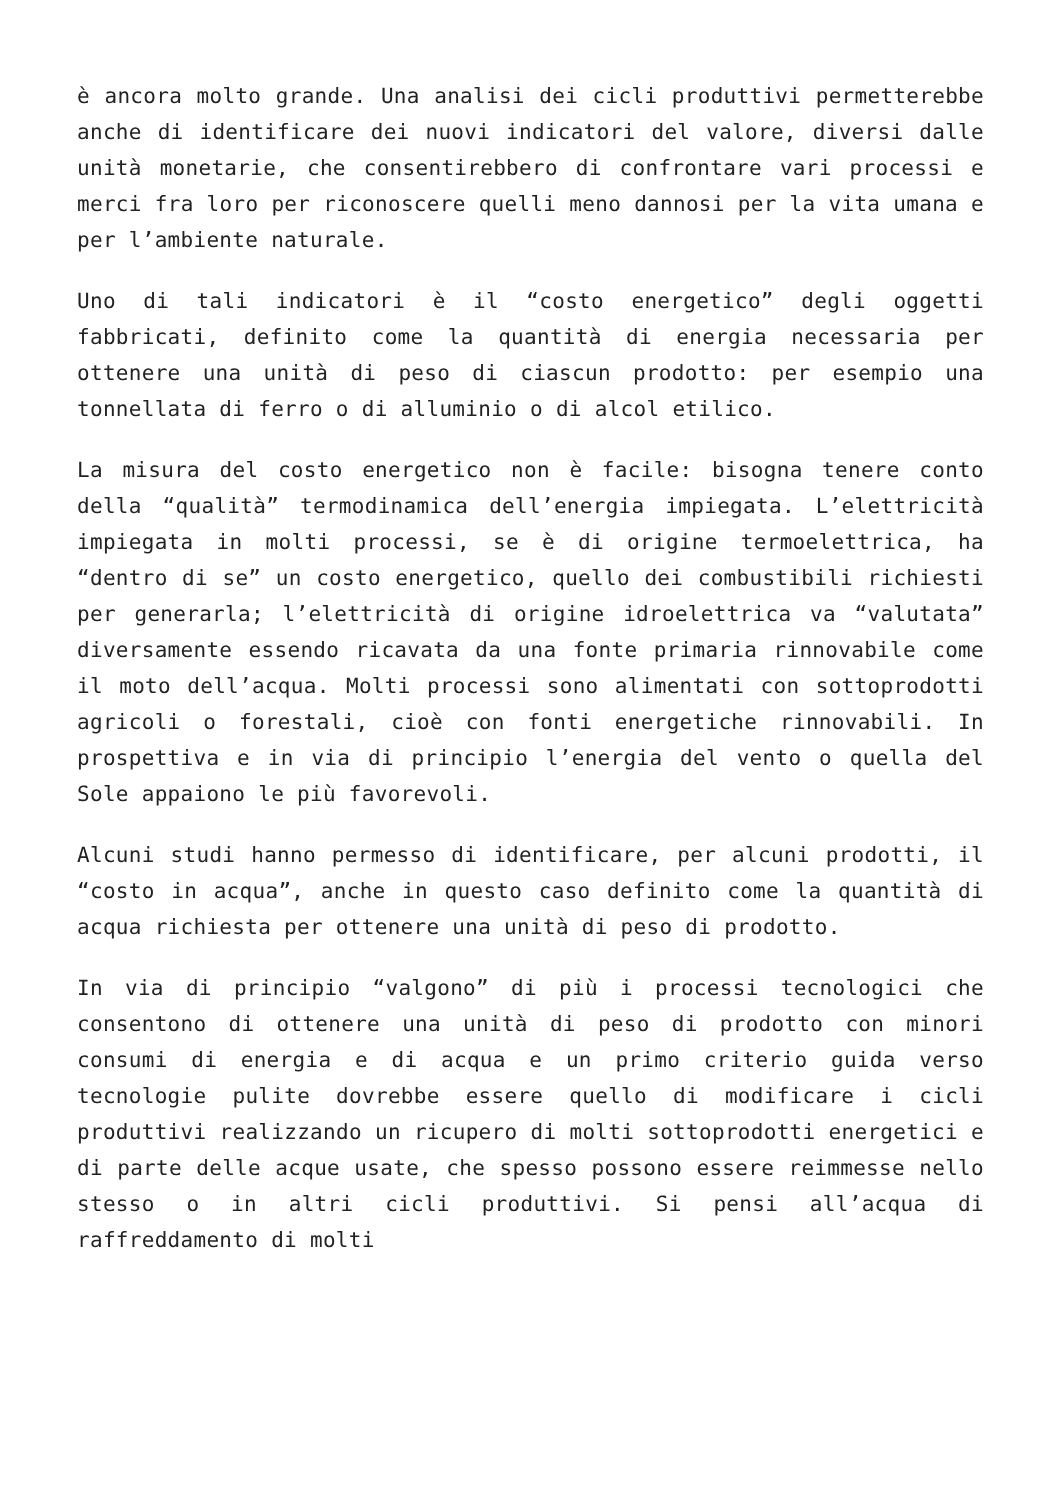è ancora molto grande. Una analisi dei cicli produttivi permetterebbe anche di identificare dei nuovi indicatori del valore, diversi dalle unità monetarie, che consentirebbero di confrontare vari processi e merci fra loro per riconoscere quelli meno dannosi per la vita umana e per l’ambiente naturale.
Uno di tali indicatori è il “costo energetico” degli oggetti fabbricati, definito come la quantità di energia necessaria per ottenere una unità di peso di ciascun prodotto: per esempio una tonnellata di ferro o di alluminio o di alcol etilico.
La misura del costo energetico non è facile: bisogna tenere conto della “qualità” termodinamica dell’energia impiegata. L’elettricità impiegata in molti processi, se è di origine termoelettrica, ha “dentro di se” un costo energetico, quello dei combustibili richiesti per generarla; l’elettricità di origine idroelettrica va “valutata” diversamente essendo ricavata da una fonte primaria rinnovabile come il moto dell’acqua. Molti processi sono alimentati con sottoprodotti agricoli o forestali, cioè con fonti energetiche rinnovabili. In prospettiva e in via di principio l’energia del vento o quella del Sole appaiono le più favorevoli.
Alcuni studi hanno permesso di identificare, per alcuni prodotti, il “costo in acqua”, anche in questo caso definito come la quantità di acqua richiesta per ottenere una unità di peso di prodotto.
In via di principio “valgono” di più i processi tecnologici che consentono di ottenere una unità di peso di prodotto con minori consumi di energia e di acqua e un primo criterio guida verso tecnologie pulite dovrebbe essere quello di modificare i cicli produttivi realizzando un ricupero di molti sottoprodotti energetici e di parte delle acque usate, che spesso possono essere reimmesse nello stesso o in altri cicli produttivi. Si pensi all’acqua di raffreddamento di molti